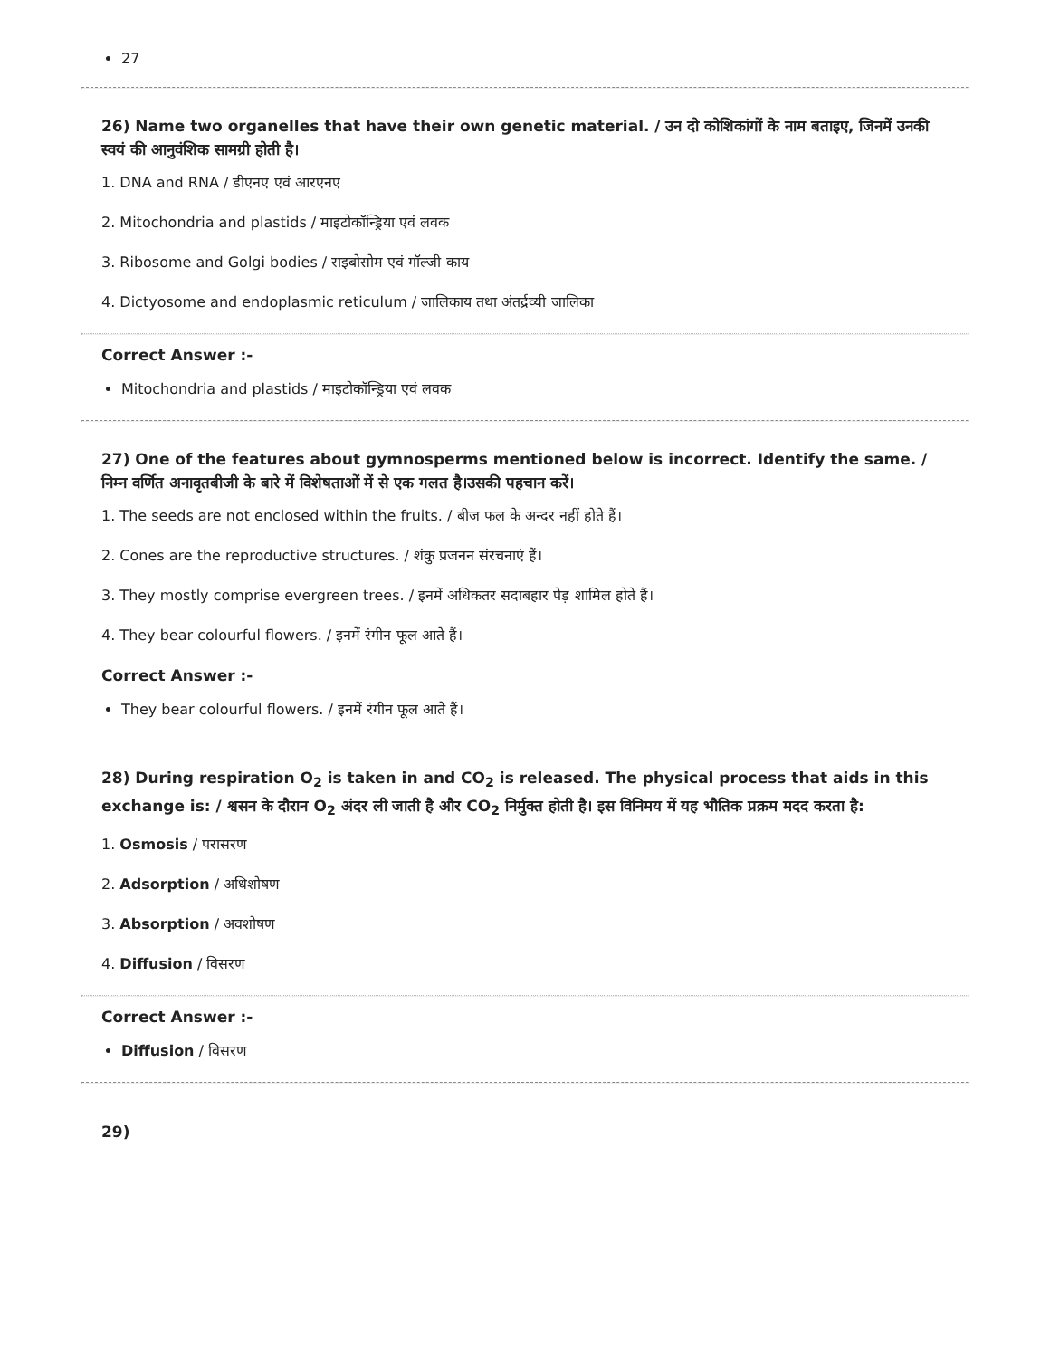27
26) Name two organelles that have their own genetic material. / उन दो कोशिकांगों के नाम बताइए, जिनमें उनकी स्वयं की आनुवंशिक सामग्री होती है।
1. DNA and RNA / डीएनए एवं आरएनए
2. Mitochondria and plastids / माइटोकॉन्ड्रिया एवं लवक
3. Ribosome and Golgi bodies / राइबोसोम एवं गॉल्जी काय
4. Dictyosome and endoplasmic reticulum / जालिकाय तथा अंतर्द्रव्यी जालिका
Correct Answer :-
Mitochondria and plastids / माइटोकॉन्ड्रिया एवं लवक
27) One of the features about gymnosperms mentioned below is incorrect. Identify the same. / निम्न वर्णित अनावृतबीजी के बारे में विशेषताओं में से एक गलत है।उसकी पहचान करें।
1. The seeds are not enclosed within the fruits. / बीज फल के अन्दर नहीं होते हैं।
2. Cones are the reproductive structures. / शंकु प्रजनन संरचनाएं हैं।
3. They mostly comprise evergreen trees. / इनमें अधिकतर सदाबहार पेड़ शामिल होते हैं।
4. They bear colourful flowers. / इनमें रंगीन फूल आते हैं।
Correct Answer :-
They bear colourful flowers. / इनमें रंगीन फूल आते हैं।
28) During respiration O<sub>2</sub> is taken in and CO<sub>2</sub> is released. The physical process that aids in this exchange is: / श्वसन के दौरान O<sub>2</sub> अंदर ली जाती है और CO<sub>2</sub> निर्मुक्त होती है। इस विनिमय में यह भौतिक प्रक्रम मदद करता है:
1. Osmosis / परासरण
2. Adsorption / अधिशोषण
3. Absorption / अवशोषण
4. Diffusion / विसरण
Correct Answer :-
Diffusion / विसरण
29)